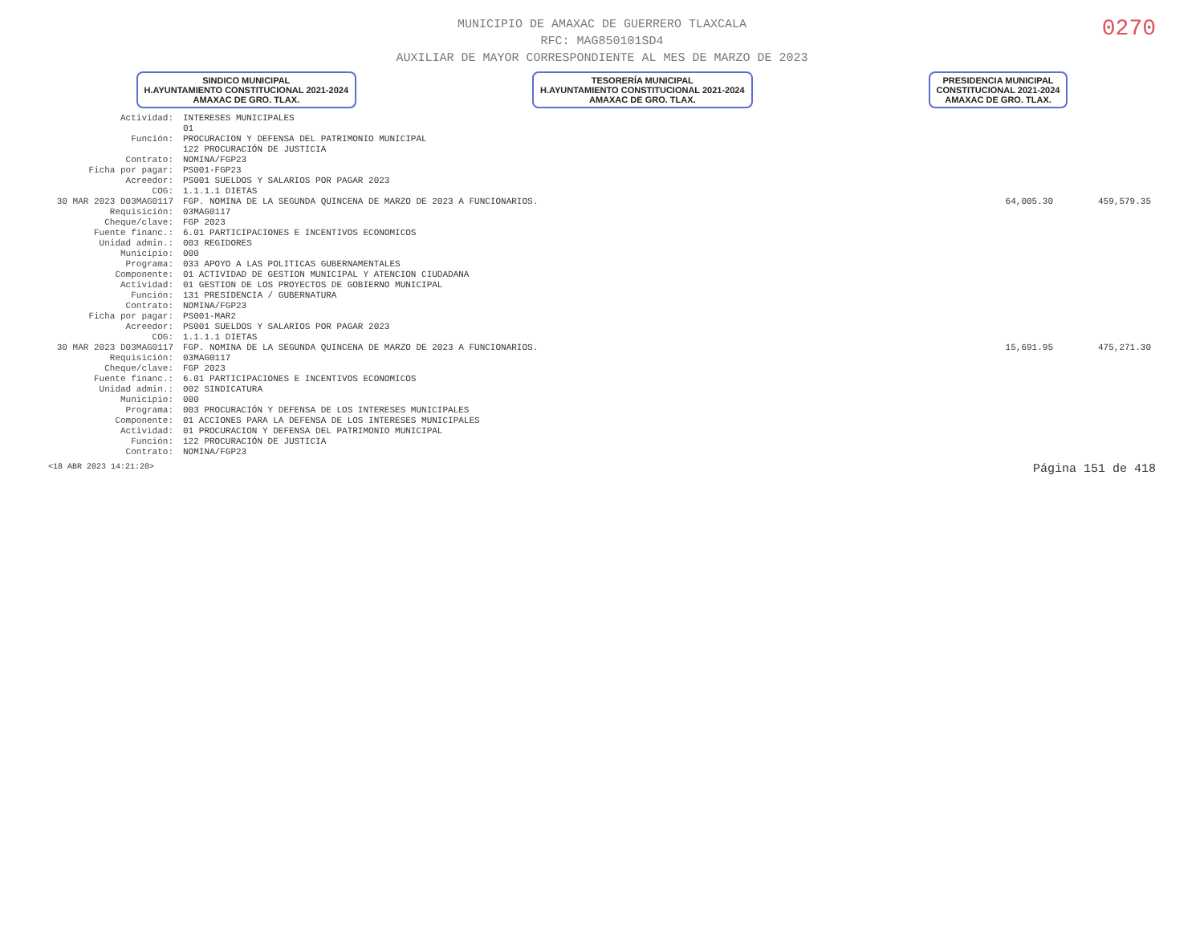0270
MUNICIPIO DE AMAXAC DE GUERRERO TLAXCALA
RFC: MAG850101SD4
AUXILIAR DE MAYOR CORRESPONDIENTE AL MES DE MARZO DE 2023
SINDICO MUNICIPAL
H.AYUNTAMIENTO CONSTITUCIONAL 2021-2024
AMAXAC DE GRO. TLAX.
TESORERÍA MUNICIPAL
H.AYUNTAMIENTO CONSTITUCIONAL 2021-2024
AMAXAC DE GRO. TLAX.
PRESIDENCIA MUNICIPAL
CONSTITUCIONAL 2021-2024
AMAXAC DE GRO. TLAX.
| Actividad: | INTERESES MUNICIPALES | | |
| | 01 | | |
| Función: | PROCURACION Y DEFENSA DEL PATRIMONIO MUNICIPAL | | |
| | 122 PROCURACIÓN DE JUSTICIA | | |
| Contrato: | NOMINA/FGP23 | | |
| Ficha por pagar: | PS001-FGP23 | | |
| Acreedor: | PS001 SUELDOS Y SALARIOS POR PAGAR 2023 | | |
| COG: | 1.1.1.1 DIETAS | | |
| 30 MAR 2023 D03MAG0117 | FGP. NOMINA DE LA SEGUNDA QUINCENA DE MARZO DE 2023 A FUNCIONARIOS. | 64,005.30 | 459,579.35 |
| Requisición: | 03MAG0117 | | |
| Cheque/clave: | FGP 2023 | | |
| Fuente financ.: | 6.01 PARTICIPACIONES E INCENTIVOS ECONOMICOS | | |
| Unidad admin.: | 003 REGIDORES | | |
| Municipio: | 000 | | |
| Programa: | 033 APOYO A LAS POLITICAS GUBERNAMENTALES | | |
| Componente: | 01 ACTIVIDAD DE GESTION MUNICIPAL Y ATENCION CIUDADANA | | |
| Actividad: | 01 GESTION DE LOS PROYECTOS DE GOBIERNO MUNICIPAL | | |
| Función: | 131 PRESIDENCIA / GUBERNATURA | | |
| Contrato: | NOMINA/FGP23 | | |
| Ficha por pagar: | PS001-MAR2 | | |
| Acreedor: | PS001 SUELDOS Y SALARIOS POR PAGAR 2023 | | |
| COG: | 1.1.1.1 DIETAS | | |
| 30 MAR 2023 D03MAG0117 | FGP. NOMINA DE LA SEGUNDA QUINCENA DE MARZO DE 2023 A FUNCIONARIOS. | 15,691.95 | 475,271.30 |
| Requisición: | 03MAG0117 | | |
| Cheque/clave: | FGP 2023 | | |
| Fuente financ.: | 6.01 PARTICIPACIONES E INCENTIVOS ECONOMICOS | | |
| Unidad admin.: | 002 SINDICATURA | | |
| Municipio: | 000 | | |
| Programa: | 003 PROCURACIÓN Y DEFENSA DE LOS INTERESES MUNICIPALES | | |
| Componente: | 01 ACCIONES PARA LA DEFENSA DE LOS INTERESES MUNICIPALES | | |
| Actividad: | 01 PROCURACION Y DEFENSA DEL PATRIMONIO MUNICIPAL | | |
| Función: | 122 PROCURACIÓN DE JUSTICIA | | |
| Contrato: | NOMINA/FGP23 | | |
<18 ABR 2023 14:21:20> Página 151 de 418